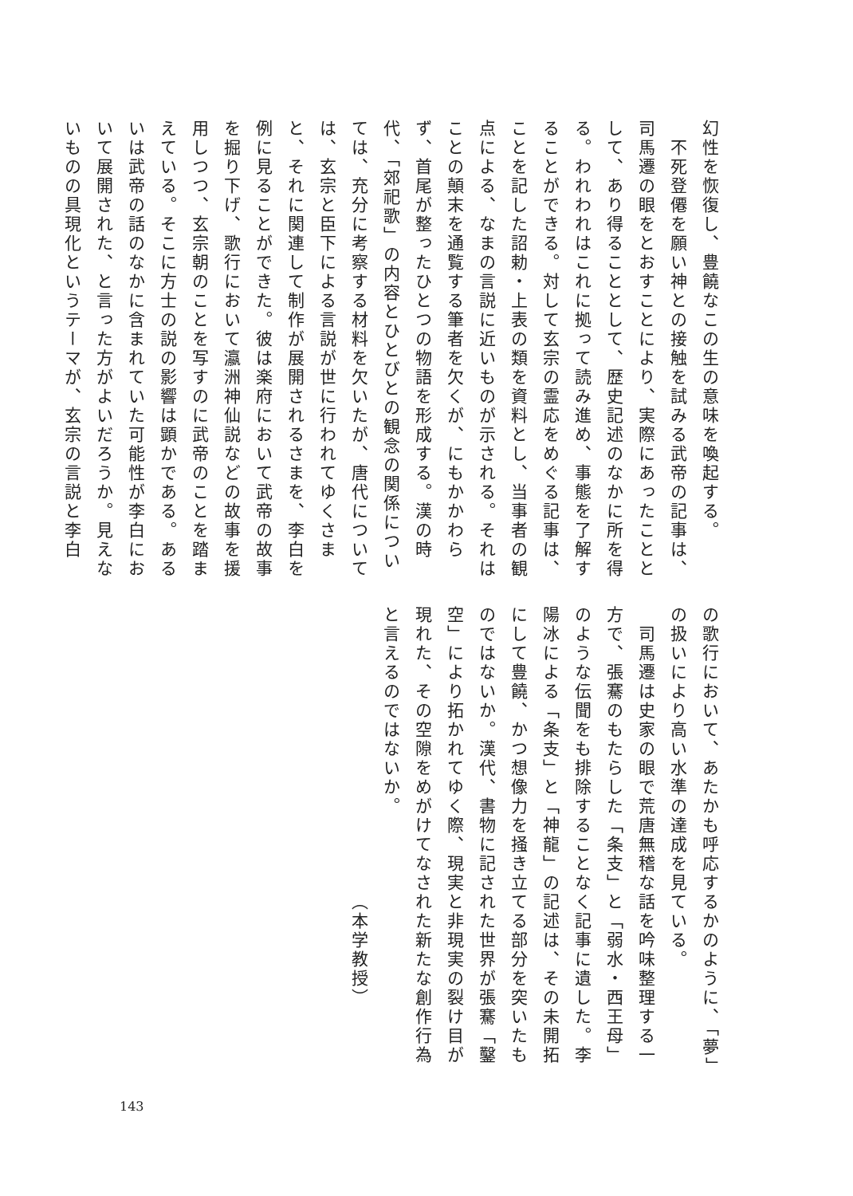幻性を恢復し、豊饒なこの生の意味を喚起する。
　不死登僊を願い神との接触を試みる武帝の記事は、司馬遷の眼をとおすことにより、実際にあったこととして、あり得ることとして、歴史記述のなかに所を得る。われわれはこれに拠って読み進め、事態を了解することができる。対して玄宗の霊応をめぐる記事は、ことを記した詔勅・上表の類を資料とし、当事者の観点による、なまの言説に近いものが示される。それはことの顛末を通覧する筆者を欠くが、にもかかわらず、首尾が整ったひとつの物語を形成する。漢の時代、「郊祀歌」の内容とひとびとの観念の関係については、充分に考察する材料を欠いたが、唐代については、玄宗と臣下による言説が世に行われてゆくさまと、それに関連して制作が展開されるさまを、李白を例に見ることができた。彼は楽府において武帝の故事を掘り下げ、歌行において瀛洲神仙説などの故事を援用しつつ、玄宗朝のことを写すのに武帝のことを踏まえている。そこに方士の説の影響は顕かである。あるいは武帝の話のなかに含まれていた可能性が李白において展開された、と言った方がよいだろうか。見えないものの具現化というテーマが、玄宗の言説と李白
の歌行において、あたかも呼応するかのように、「夢」の扱いにより高い水準の達成を見ている。
　司馬遷は史家の眼で荒唐無稽な話を吟味整理する一方で、張騫のもたらした「条支」と「弱水・西王母」のような伝聞をも排除することなく記事に遺した。李陽冰による「条支」と「神龍」の記述は、その未開拓にして豊饒、かつ想像力を掻き立てる部分を突いたものではないか。漢代、書物に記された世界が張騫「鑿空」により拓かれてゆく際、現実と非現実の裂け目が現れた、その空隙をめがけてなされた新たな創作行為と言えるのではないか。
（本学教授）
143